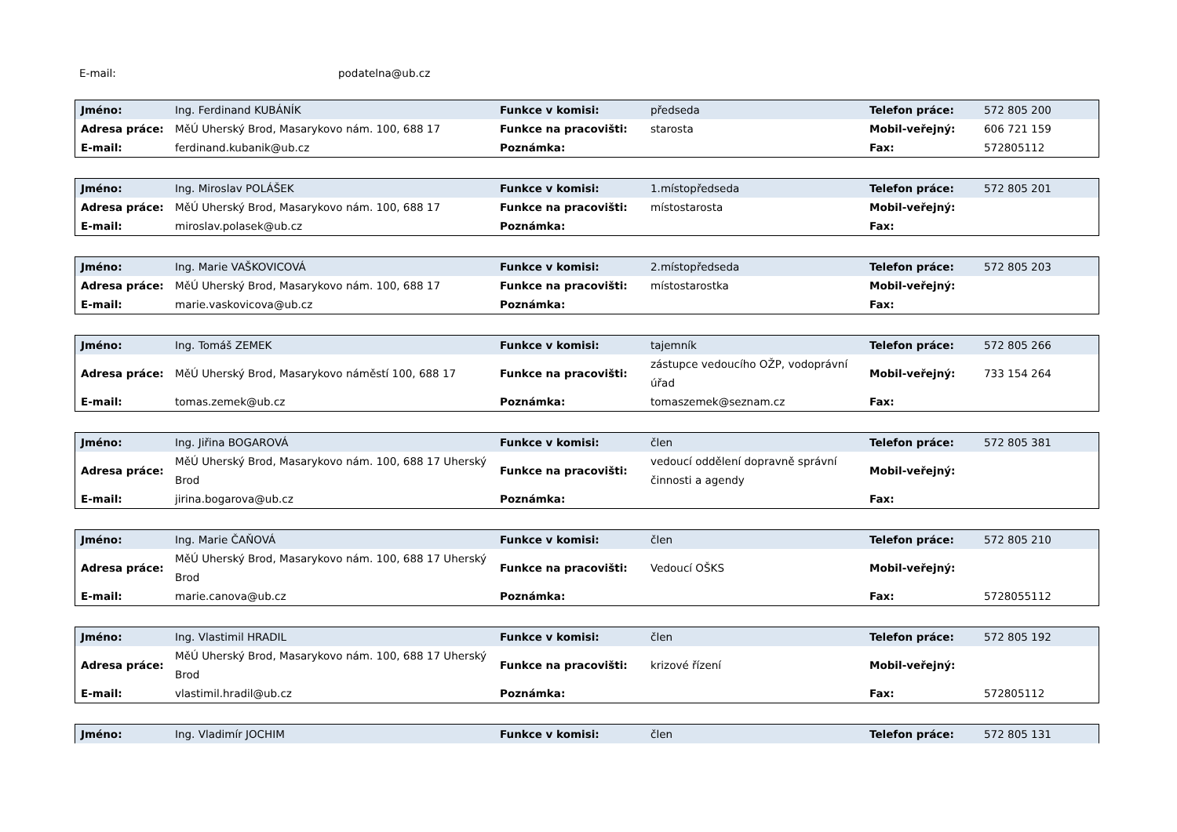E-mail: podatelna@ub.cz
| Jméno: | Ing. Ferdinand KUBÁNÍK | Funkce v komisi: | předseda | Telefon práce: | 572 805 200 |
| Adresa práce: | MěÚ Uherský Brod, Masarykovo nám. 100, 688 17 | Funkce na pracovišti: | starosta | Mobil-veřejný: | 606 721 159 |
| E-mail: | ferdinand.kubanik@ub.cz | Poznámka: | | Fax: | 572805112 |
| Jméno: | Ing. Miroslav POLÁŠEK | Funkce v komisi: | 1.místopředseda | Telefon práce: | 572 805 201 |
| Adresa práce: | MěÚ Uherský Brod, Masarykovo nám. 100, 688 17 | Funkce na pracovišti: | místostarosta | Mobil-veřejný: | |
| E-mail: | miroslav.polasek@ub.cz | Poznámka: | | Fax: | |
| Jméno: | Ing. Marie VAŠKOVICOVÁ | Funkce v komisi: | 2.místopředseda | Telefon práce: | 572 805 203 |
| Adresa práce: | MěÚ Uherský Brod, Masarykovo nám. 100, 688 17 | Funkce na pracovišti: | místostarostka | Mobil-veřejný: | |
| E-mail: | marie.vaskovicova@ub.cz | Poznámka: | | Fax: | |
| Jméno: | Ing. Tomáš ZEMEK | Funkce v komisi: | tajemník | Telefon práce: | 572 805 266 |
| Adresa práce: | MěÚ Uherský Brod, Masarykovo náměstí 100, 688 17 | Funkce na pracovišti: | zástupce vedoucího OŽP, vodoprávní úřad | Mobil-veřejný: | 733 154 264 |
| E-mail: | tomas.zemek@ub.cz | Poznámka: | tomaszemek@seznam.cz | Fax: | |
| Jméno: | Ing. Jiřina BOGAROVÁ | Funkce v komisi: | člen | Telefon práce: | 572 805 381 |
| Adresa práce: | MěÚ Uherský Brod, Masarykovo nám. 100, 688 17 Uherský Brod | Funkce na pracovišti: | vedoucí oddělení dopravně správní činnosti a agendy | Mobil-veřejný: | |
| E-mail: | jirina.bogarova@ub.cz | Poznámka: | | Fax: | |
| Jméno: | Ing. Marie ČAŇOVÁ | Funkce v komisi: | člen | Telefon práce: | 572 805 210 |
| Adresa práce: | MěÚ Uherský Brod, Masarykovo nám. 100, 688 17 Uherský Brod | Funkce na pracovišti: | Vedoucí OŠKS | Mobil-veřejný: | |
| E-mail: | marie.canova@ub.cz | Poznámka: | | Fax: | 5728055112 |
| Jméno: | Ing. Vlastimil HRADIL | Funkce v komisi: | člen | Telefon práce: | 572 805 192 |
| Adresa práce: | MěÚ Uherský Brod, Masarykovo nám. 100, 688 17 Uherský Brod | Funkce na pracovišti: | krizové řízení | Mobil-veřejný: | |
| E-mail: | vlastimil.hradil@ub.cz | Poznámka: | | Fax: | 572805112 |
| Jméno: | Ing. Vladimír JOCHIM | Funkce v komisi: | člen | Telefon práce: | 572 805 131 |